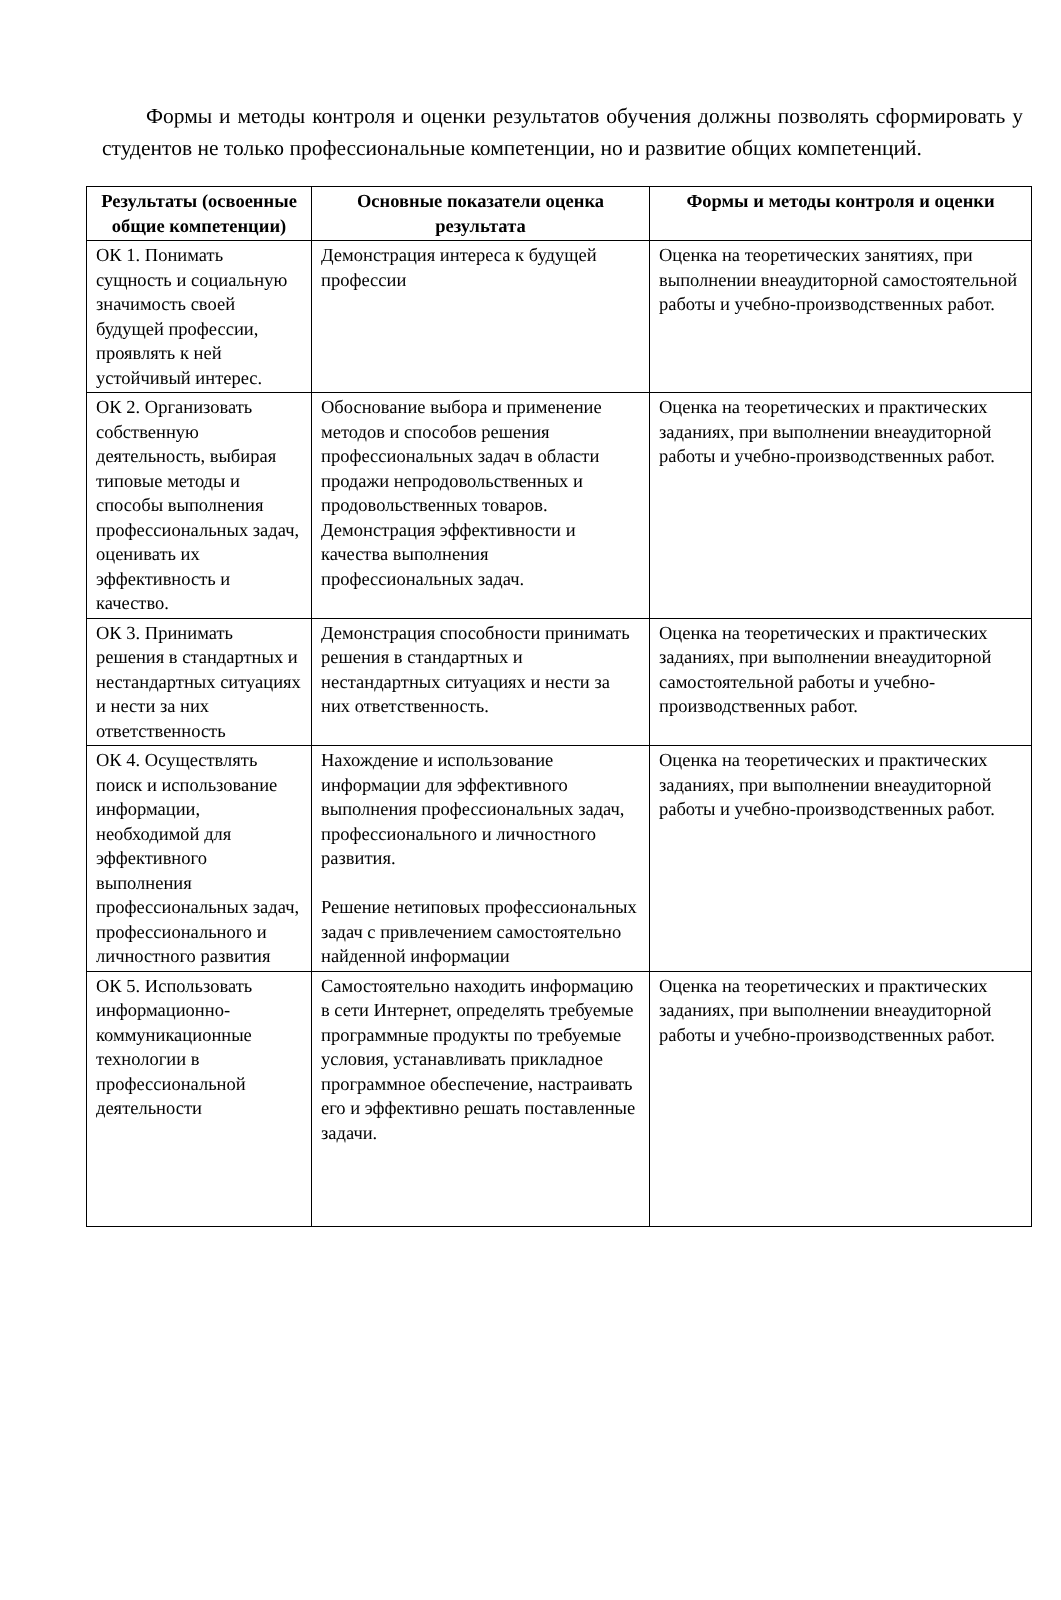Формы и методы контроля и оценки результатов обучения должны позволять сформировать у студентов не только профессиональные компетенции, но и развитие общих компетенций.
| Результаты (освоенные общие компетенции) | Основные показатели оценка результата | Формы и методы контроля и оценки |
| --- | --- | --- |
| ОК 1. Понимать сущность и социальную значимость своей будущей профессии, проявлять к ней устойчивый интерес. | Демонстрация интереса к будущей профессии | Оценка на теоретических занятиях, при выполнении внеаудиторной самостоятельной работы и учебно-производственных работ. |
| ОК 2. Организовать собственную деятельность, выбирая типовые методы и способы выполнения профессиональных задач, оценивать их эффективность и качество. | Обоснование выбора и применение методов и способов решения профессиональных задач в области продажи непродовольственных и продовольственных товаров. Демонстрация эффективности и качества выполнения профессиональных задач. | Оценка на теоретических и практических заданиях, при выполнении внеаудиторной работы и учебно-производственных работ. |
| ОК 3. Принимать решения в стандартных и нестандартных ситуациях и нести за них ответственность | Демонстрация способности принимать решения в стандартных и нестандартных ситуациях и нести за них ответственность. | Оценка на теоретических и практических заданиях, при выполнении внеаудиторной самостоятельной работы и учебно-производственных работ. |
| ОК 4. Осуществлять поиск и использование информации, необходимой для эффективного выполнения профессиональных задач, профессионального и личностного развития | Нахождение и использование информации для эффективного выполнения профессиональных задач, профессионального и личностного развития. Решение нетиповых профессиональных задач с привлечением самостоятельно найденной информации | Оценка на теоретических и практических заданиях, при выполнении внеаудиторной работы и учебно-производственных работ. |
| ОК 5. Использовать информационно-коммуникационные технологии в профессиональной деятельности | Самостоятельно находить информацию в сети Интернет, определять требуемые программные продукты по требуемые условия, устанавливать прикладное программное обеспечение, настраивать его и эффективно решать поставленные задачи. | Оценка на теоретических и практических заданиях, при выполнении внеаудиторной работы и учебно-производственных работ. |